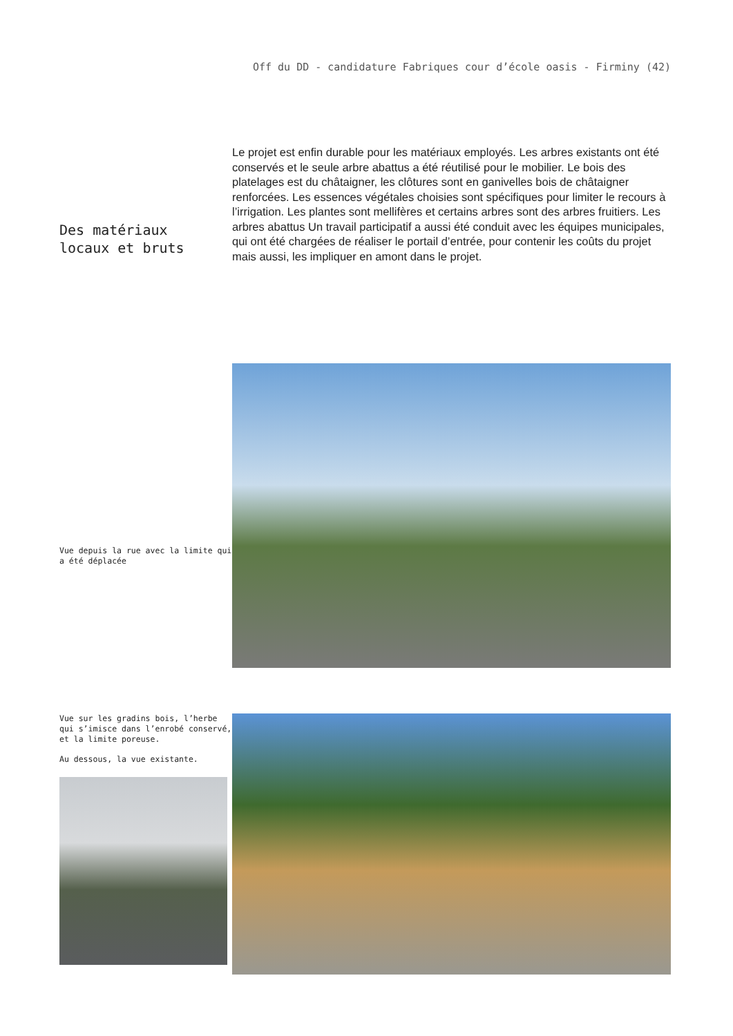Off du DD - candidature Fabriques cour d’école oasis - Firminy (42)
Des matériaux
locaux et bruts
Le projet est enfin durable pour les matériaux employés. Les arbres existants ont été conservés et le seule arbre abattus a été réutilisé pour le mobilier. Le bois des platelages est du châtaigner, les clôtures sont en ganivelles bois de châtaigner renforcées. Les essences végétales choisies sont spécifiques pour limiter le recours à l’irrigation. Les plantes sont mellifères et certains arbres sont des arbres fruitiers. Les arbres abattus Un travail participatif a aussi été conduit avec les équipes municipales, qui ont été chargées de réaliser le portail d’entrée, pour contenir les coûts du projet mais aussi, les impliquer en amont dans le projet.
Vue depuis la rue avec la limite qui a été déplacée
Vue sur les gradins bois, l’herbe qui s’imisce dans l’enrobé conservé, et la limite poreuse.
Au dessous, la vue existante.